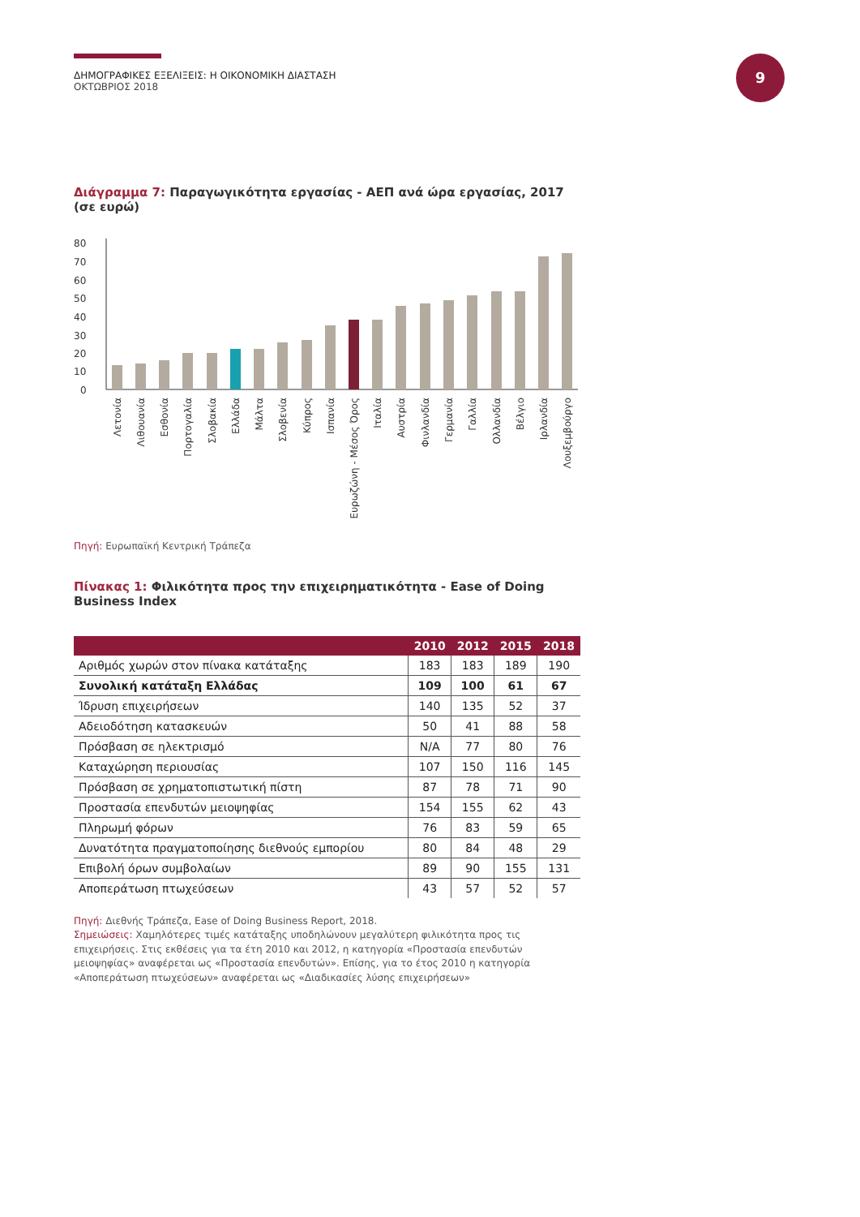ΔΗΜΟΓΡΑΦΙΚΕΣ ΕΞΕΛΙΞΕΙΣ: Η ΟΙΚΟΝΟΜΙΚΗ ΔΙΑΣΤΑΣΗ
ΟΚΤΩΒΡΙΟΣ 2018
9
Διάγραμμα 7: Παραγωγικότητα εργασίας - ΑΕΠ ανά ώρα εργασίας, 2017 (σε ευρώ)
80
70
60
50
40
30
20
10
0
Λετονία
Λιθουανία
Εσθονία
Πορτογαλία
Σλοβακία
Ελλάδα
Μάλτα
Σλοβενία
Κύπρος
Ισπανία
Ευρωζώνη - Μέσος Όρος
Ιταλία
Αυστρία
Φινλανδία
Γερμανία
Γαλλία
Ολλανδία
Βέλγιο
Ιρλανδία
Λουξεμβούργο
Πηγή: Ευρωπαϊκή Κεντρική Τράπεζα
Πίνακας 1: Φιλικότητα προς την επιχειρηματικότητα - Ease of Doing Business Index
| | 2010 | 2012 | 2015 | 2018 |
| --- | --- | --- | --- | --- |
| Αριθμός χωρών στον πίνακα κατάταξης | 183 | 183 | 189 | 190 |
| Συνολική κατάταξη Ελλάδας | 109 | 100 | 61 | 67 |
| Ίδρυση επιχειρήσεων | 140 | 135 | 52 | 37 |
| Αδειοδότηση κατασκευών | 50 | 41 | 88 | 58 |
| Πρόσβαση σε ηλεκτρισμό | N/A | 77 | 80 | 76 |
| Καταχώρηση περιουσίας | 107 | 150 | 116 | 145 |
| Πρόσβαση σε χρηματοπιστωτική πίστη | 87 | 78 | 71 | 90 |
| Προστασία επενδυτών μειοψηφίας | 154 | 155 | 62 | 43 |
| Πληρωμή φόρων | 76 | 83 | 59 | 65 |
| Δυνατότητα πραγματοποίησης διεθνούς εμπορίου | 80 | 84 | 48 | 29 |
| Επιβολή όρων συμβολαίων | 89 | 90 | 155 | 131 |
| Αποπεράτωση πτωχεύσεων | 43 | 57 | 52 | 57 |
Πηγή: Διεθνής Τράπεζα, Ease of Doing Business Report, 2018.
Σημειώσεις: Χαμηλότερες τιμές κατάταξης υποδηλώνουν μεγαλύτερη φιλικότητα προς τις επιχειρήσεις. Στις εκθέσεις για τα έτη 2010 και 2012, η κατηγορία «Προστασία επενδυτών μειοψηφίας» αναφέρεται ως «Προστασία επενδυτών». Επίσης, για το έτος 2010 η κατηγορία «Αποπεράτωση πτωχεύσεων» αναφέρεται ως «Διαδικασίες λύσης επιχειρήσεων»